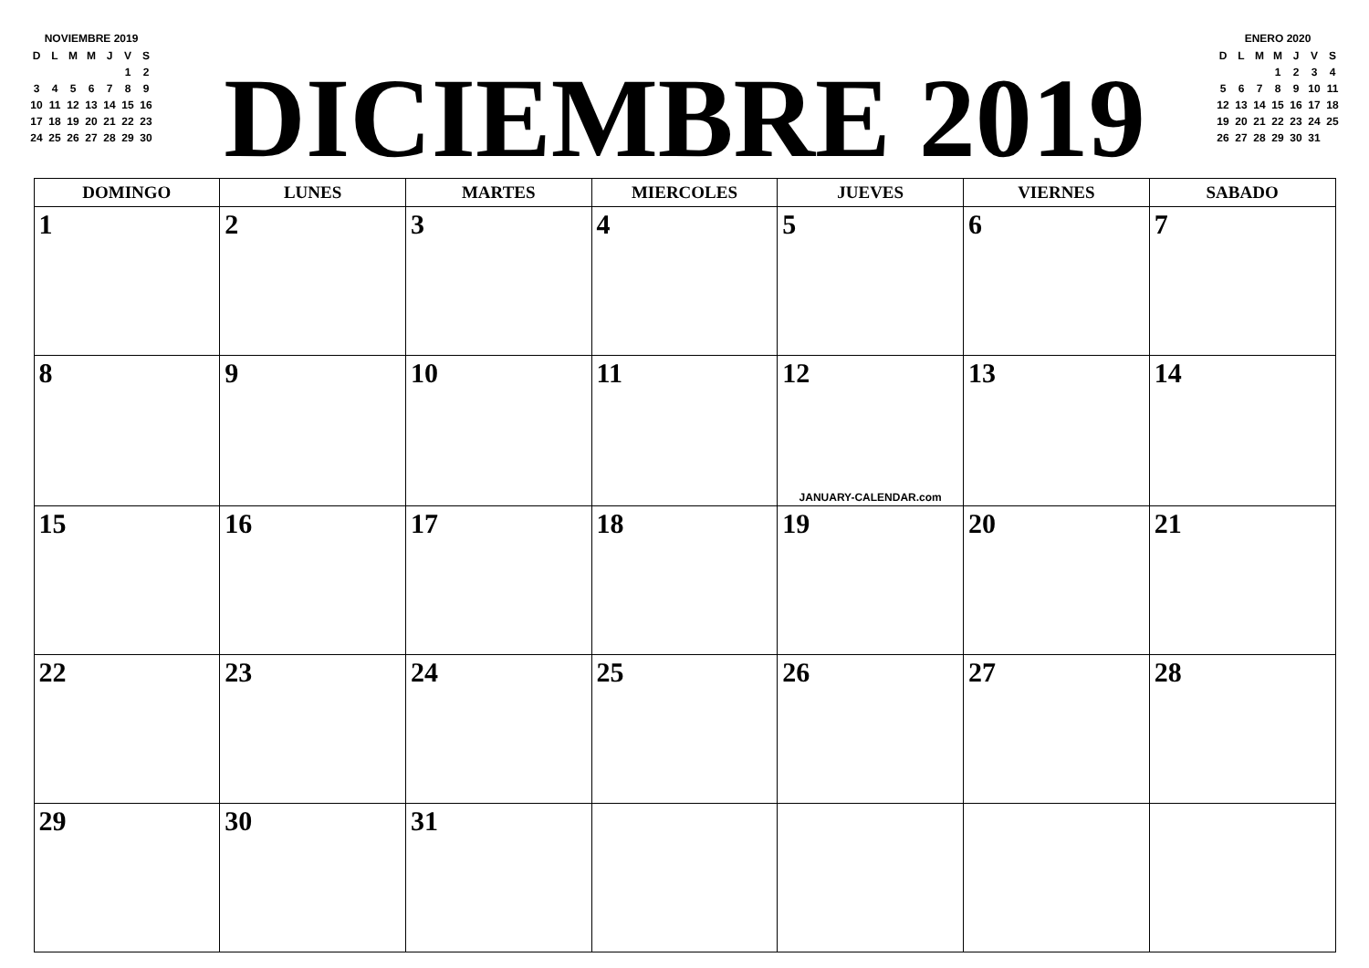NOVIEMBRE 2019
| D | L | M | M | J | V | S |
| | | | | | 1 | 2 |
| 3 | 4 | 5 | 6 | 7 | 8 | 9 |
| 10 | 11 | 12 | 13 | 14 | 15 | 16 |
| 17 | 18 | 19 | 20 | 21 | 22 | 23 |
| 24 | 25 | 26 | 27 | 28 | 29 | 30 |
DICIEMBRE 2019
ENERO 2020
| D | L | M | M | J | V | S |
| | | | 1 | 2 | 3 | 4 |
| 5 | 6 | 7 | 8 | 9 | 10 | 11 |
| 12 | 13 | 14 | 15 | 16 | 17 | 18 |
| 19 | 20 | 21 | 22 | 23 | 24 | 25 |
| 26 | 27 | 28 | 29 | 30 | 31 | |
| DOMINGO | LUNES | MARTES | MIERCOLES | JUEVES | VIERNES | SABADO |
| --- | --- | --- | --- | --- | --- | --- |
| 1 | 2 | 3 | 4 | 5 | 6 | 7 |
| 8 | 9 | 10 | 11 | 12 JANUARY-CALENDAR.com | 13 | 14 |
| 15 | 16 | 17 | 18 | 19 | 20 | 21 |
| 22 | 23 | 24 | 25 | 26 | 27 | 28 |
| 29 | 30 | 31 | | | | |